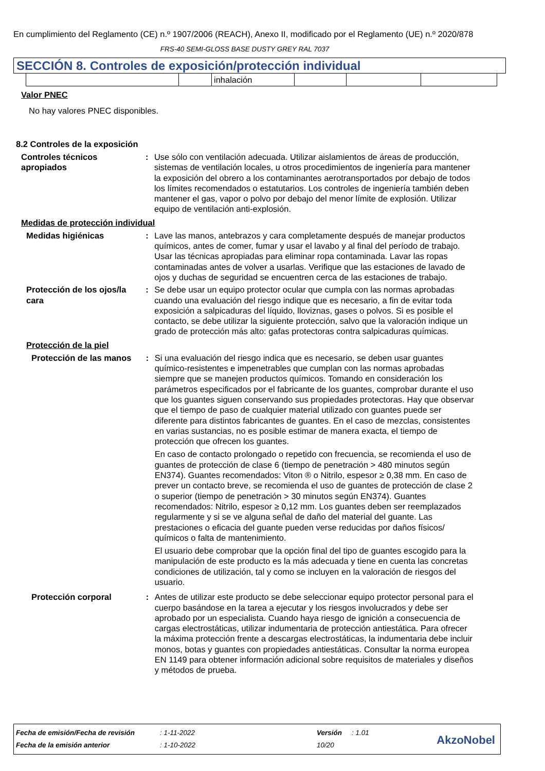En cumplimiento del Reglamento (CE) n.º 1907/2006 (REACH), Anexo II, modificado por el Reglamento (UE) n.º 2020/878
FRS-40 SEMI-GLOSS BASE DUSTY GREY RAL 7037
SECCIÓN 8. Controles de exposición/protección individual
| | | inhalación | | | |
Valor PNEC
No hay valores PNEC disponibles.
8.2 Controles de la exposición
Controles técnicos apropiados
: Use sólo con ventilación adecuada. Utilizar aislamientos de áreas de producción, sistemas de ventilación locales, u otros procedimientos de ingeniería para mantener la exposición del obrero a los contaminantes aerotransportados por debajo de todos los límites recomendados o estatutarios. Los controles de ingeniería también deben mantener el gas, vapor o polvo por debajo del menor límite de explosión. Utilizar equipo de ventilación anti-explosión.
Medidas de protección individual
Medidas higiénicas : Lave las manos, antebrazos y cara completamente después de manejar productos químicos, antes de comer, fumar y usar el lavabo y al final del período de trabajo. Usar las técnicas apropiadas para eliminar ropa contaminada. Lavar las ropas contaminadas antes de volver a usarlas. Verifique que las estaciones de lavado de ojos y duchas de seguridad se encuentren cerca de las estaciones de trabajo.
Protección de los ojos/la cara
: Se debe usar un equipo protector ocular que cumpla con las normas aprobadas cuando una evaluación del riesgo indique que es necesario, a fin de evitar toda exposición a salpicaduras del líquido, lloviznas, gases o polvos. Si es posible el contacto, se debe utilizar la siguiente protección, salvo que la valoración indique un grado de protección más alto: gafas protectoras contra salpicaduras químicas.
Protección de la piel
Protección de las manos : Si una evaluación del riesgo indica que es necesario, se deben usar guantes químico-resistentes e impenetrables que cumplan con las normas aprobadas siempre que se manejen productos químicos. Tomando en consideración los parámetros especificados por el fabricante de los guantes, comprobar durante el uso que los guantes siguen conservando sus propiedades protectoras. Hay que observar que el tiempo de paso de cualquier material utilizado con guantes puede ser diferente para distintos fabricantes de guantes. En el caso de mezclas, consistentes en varias sustancias, no es posible estimar de manera exacta, el tiempo de protección que ofrecen los guantes.
En caso de contacto prolongado o repetido con frecuencia, se recomienda el uso de guantes de protección de clase 6 (tiempo de penetración > 480 minutos según EN374). Guantes recomendados: Viton ® o Nitrilo, espesor ≥ 0,38 mm. En caso de prever un contacto breve, se recomienda el uso de guantes de protección de clase 2 o superior (tiempo de penetración > 30 minutos según EN374). Guantes recomendados: Nitrilo, espesor ≥ 0,12 mm. Los guantes deben ser reemplazados regularmente y si se ve alguna señal de daño del material del guante. Las prestaciones o eficacia del guante pueden verse reducidas por daños físicos/ químicos o falta de mantenimiento.
El usuario debe comprobar que la opción final del tipo de guantes escogido para la manipulación de este producto es la más adecuada y tiene en cuenta las concretas condiciones de utilización, tal y como se incluyen en la valoración de riesgos del usuario.
Protección corporal : Antes de utilizar este producto se debe seleccionar equipo protector personal para el cuerpo basándose en la tarea a ejecutar y los riesgos involucrados y debe ser aprobado por un especialista. Cuando haya riesgo de ignición a consecuencia de cargas electrostáticas, utilizar indumentaria de protección antiestática. Para ofrecer la máxima protección frente a descargas electrostáticas, la indumentaria debe incluir monos, botas y guantes con propiedades antiestáticas. Consultar la norma europea EN 1149 para obtener información adicional sobre requisitos de materiales y diseños y métodos de prueba.
| Fecha de emisión/Fecha de revisión | : 1-11-2022 | Versión | : 1.01 |
| Fecha de la emisión anterior | : 1-10-2022 | 10/20 | |
AkzoNobel